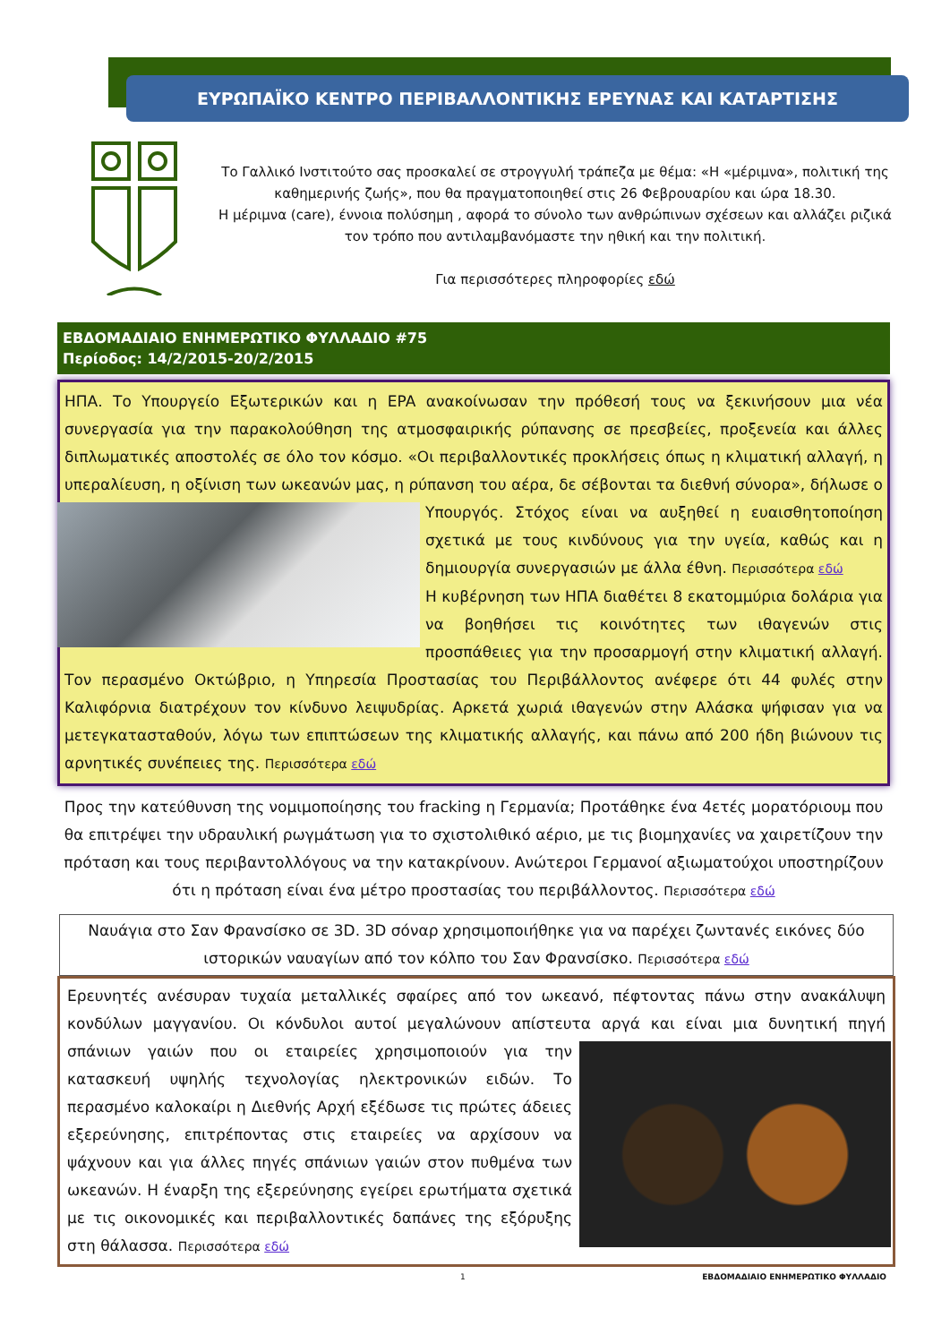ΕΥΡΩΠΑΪΚΟ ΚΕΝΤΡΟ ΠΕΡΙΒΑΛΛΟΝΤΙΚΗΣ ΕΡΕΥΝΑΣ ΚΑΙ ΚΑΤΑΡΤΙΣΗΣ
Το Γαλλικό Ινστιτούτο σας προσκαλεί σε στρογγυλή τράπεζα με θέμα: «Η «μέριμνα», πολιτική της καθημερινής ζωής», που θα πραγματοποιηθεί στις 26 Φεβρουαρίου και ώρα 18.30.
Η μέριμνα (care), έννοια πολύσημη , αφορά το σύνολο των ανθρώπινων σχέσεων και αλλάζει ριζικά τον τρόπο που αντιλαμβανόμαστε την ηθική και την πολιτική.
Για περισσότερες πληροφορίες εδώ
ΕΒΔΟΜΑΔΙΑΙΟ ΕΝΗΜΕΡΩΤΙΚΟ ΦΥΛΛΑΔΙΟ #75
Περίοδος: 14/2/2015-20/2/2015
ΗΠΑ. Το Υπουργείο Εξωτερικών και η EPA ανακοίνωσαν την πρόθεσή τους να ξεκινήσουν μια νέα συνεργασία για την παρακολούθηση της ατμοσφαιρικής ρύπανσης σε πρεσβείες, προξενεία και άλλες διπλωματικές αποστολές σε όλο τον κόσμο. «Οι περιβαλλοντικές προκλήσεις όπως η κλιματική αλλαγή, η υπεραλίευση, η οξίνιση των ωκεανών μας, η ρύπανση του αέρα, δε σέβονται τα διεθνή σύνορα», δήλωσε ο
Υπουργός. Στόχος είναι να αυξηθεί η ευαισθητοποίηση σχετικά με τους κινδύνους για την υγεία, καθώς και η δημιουργία συνεργασιών με άλλα έθνη. Περισσότερα εδώ
Η κυβέρνηση των ΗΠΑ διαθέτει 8 εκατομμύρια δολάρια για να βοηθήσει τις κοινότητες των ιθαγενών στις προσπάθειες για την προσαρμογή στην κλιματική αλλαγή. Τον περασμένο Οκτώβριο, η Υπηρεσία Προστασίας του Περιβάλλοντος ανέφερε ότι 44 φυλές στην Καλιφόρνια διατρέχουν τον κίνδυνο λειψυδρίας. Αρκετά χωριά ιθαγενών στην Αλάσκα ψήφισαν για να μετεγκατασταθούν, λόγω των επιπτώσεων της κλιματικής αλλαγής, και πάνω από 200 ήδη βιώνουν τις αρνητικές συνέπειες της. Περισσότερα εδώ
Προς την κατεύθυνση της νομιμοποίησης του fracking η Γερμανία; Προτάθηκε ένα 4ετές μορατόριουμ που θα επιτρέψει την υδραυλική ρωγμάτωση για το σχιστολιθικό αέριο, με τις βιομηχανίες να χαιρετίζουν την πρόταση και τους περιβαντολλόγους να την κατακρίνουν. Ανώτεροι Γερμανοί αξιωματούχοι υποστηρίζουν ότι η πρόταση είναι ένα μέτρο προστασίας του περιβάλλοντος. Περισσότερα εδώ
Ναυάγια στο Σαν Φρανσίσκο σε 3D. 3D σόναρ χρησιμοποιήθηκε για να παρέχει ζωντανές εικόνες δύο ιστορικών ναυαγίων από τον κόλπο του Σαν Φρανσίσκο. Περισσότερα εδώ
Ερευνητές ανέσυραν τυχαία μεταλλικές σφαίρες από τον ωκεανό, πέφτοντας πάνω στην ανακάλυψη κονδύλων μαγγανίου. Οι κόνδυλοι αυτοί μεγαλώνουν απίστευτα αργά και είναι μια δυνητική πηγή σπά
νιων γαιών που οι εταιρείες χρησιμοποιούν για την κατασκευή υψηλής τεχνολογίας ηλεκτρονικών ειδών. Το περασμένο καλοκαίρι η Διεθνής Αρχή εξέδωσε τις πρώτες άδειες εξερεύνησης, επιτρέποντας στις εταιρείες να αρχίσουν να ψάχνουν και για άλλες πηγές σπάνιων γαιών στον πυθμένα των ωκεανών. Η έναρξη της εξερεύνησης εγείρει ερωτήματα σχετικά με τις οικονομικές και περιβαλλοντικές δαπάνες της εξόρυξης στη θάλασσα. Περισσότερα εδώ
1 ΕΒΔΟΜΑΔΙΑΙΟ ΕΝΗΜΕΡΩΤΙΚΟ ΦΥΛΛΑΔΙΟ